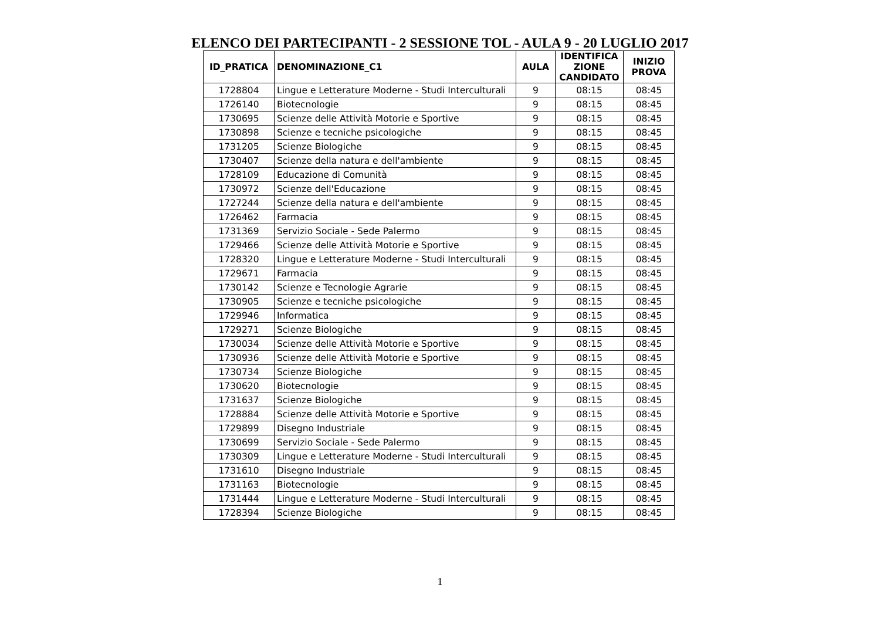ELENCO DEI PARTECIPANTI - 2 SESSIONE TOL - AULA 9 - 20 LUGLIO 2017
| ID_PRATICA | DENOMINAZIONE_C1 | AULA | IDENTIFICA ZIONE CANDIDATO | INIZIO PROVA |
| --- | --- | --- | --- | --- |
| 1728804 | Lingue e Letterature Moderne - Studi Interculturali | 9 | 08:15 | 08:45 |
| 1726140 | Biotecnologie | 9 | 08:15 | 08:45 |
| 1730695 | Scienze delle Attività Motorie e Sportive | 9 | 08:15 | 08:45 |
| 1730898 | Scienze e tecniche psicologiche | 9 | 08:15 | 08:45 |
| 1731205 | Scienze Biologiche | 9 | 08:15 | 08:45 |
| 1730407 | Scienze della natura e dell'ambiente | 9 | 08:15 | 08:45 |
| 1728109 | Educazione di Comunità | 9 | 08:15 | 08:45 |
| 1730972 | Scienze dell'Educazione | 9 | 08:15 | 08:45 |
| 1727244 | Scienze della natura e dell'ambiente | 9 | 08:15 | 08:45 |
| 1726462 | Farmacia | 9 | 08:15 | 08:45 |
| 1731369 | Servizio Sociale - Sede Palermo | 9 | 08:15 | 08:45 |
| 1729466 | Scienze delle Attività Motorie e Sportive | 9 | 08:15 | 08:45 |
| 1728320 | Lingue e Letterature Moderne - Studi Interculturali | 9 | 08:15 | 08:45 |
| 1729671 | Farmacia | 9 | 08:15 | 08:45 |
| 1730142 | Scienze e Tecnologie Agrarie | 9 | 08:15 | 08:45 |
| 1730905 | Scienze e tecniche psicologiche | 9 | 08:15 | 08:45 |
| 1729946 | Informatica | 9 | 08:15 | 08:45 |
| 1729271 | Scienze Biologiche | 9 | 08:15 | 08:45 |
| 1730034 | Scienze delle Attività Motorie e Sportive | 9 | 08:15 | 08:45 |
| 1730936 | Scienze delle Attività Motorie e Sportive | 9 | 08:15 | 08:45 |
| 1730734 | Scienze Biologiche | 9 | 08:15 | 08:45 |
| 1730620 | Biotecnologie | 9 | 08:15 | 08:45 |
| 1731637 | Scienze Biologiche | 9 | 08:15 | 08:45 |
| 1728884 | Scienze delle Attività Motorie e Sportive | 9 | 08:15 | 08:45 |
| 1729899 | Disegno Industriale | 9 | 08:15 | 08:45 |
| 1730699 | Servizio Sociale - Sede Palermo | 9 | 08:15 | 08:45 |
| 1730309 | Lingue e Letterature Moderne - Studi Interculturali | 9 | 08:15 | 08:45 |
| 1731610 | Disegno Industriale | 9 | 08:15 | 08:45 |
| 1731163 | Biotecnologie | 9 | 08:15 | 08:45 |
| 1731444 | Lingue e Letterature Moderne - Studi Interculturali | 9 | 08:15 | 08:45 |
| 1728394 | Scienze Biologiche | 9 | 08:15 | 08:45 |
1